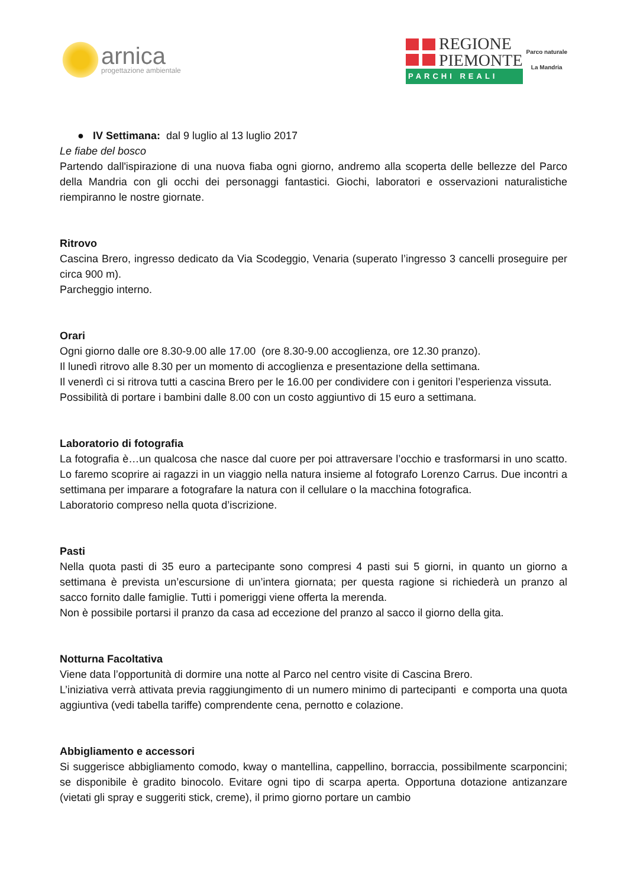arnica
progettazione ambientale
REGIONE
PIEMONTE
PARCHI REALI
Parco naturale
La Mandria
● IV Settimana: dal 9 luglio al 13 luglio 2017
Le fiabe del bosco
Partendo dall'ispirazione di una nuova fiaba ogni giorno, andremo alla scoperta delle bellezze del Parco della Mandria con gli occhi dei personaggi fantastici. Giochi, laboratori e osservazioni naturalistiche riempiranno le nostre giornate.
Ritrovo
Cascina Brero, ingresso dedicato da Via Scodeggio, Venaria (superato l’ingresso 3 cancelli proseguire per circa 900 m).
Parcheggio interno.
Orari
Ogni giorno dalle ore 8.30-9.00 alle 17.00 (ore 8.30-9.00 accoglienza, ore 12.30 pranzo).
Il lunedì ritrovo alle 8.30 per un momento di accoglienza e presentazione della settimana.
Il venerdì ci si ritrova tutti a cascina Brero per le 16.00 per condividere con i genitori l’esperienza vissuta.
Possibilità di portare i bambini dalle 8.00 con un costo aggiuntivo di 15 euro a settimana.
Laboratorio di fotografia
La fotografia è…un qualcosa che nasce dal cuore per poi attraversare l’occhio e trasformarsi in uno scatto. Lo faremo scoprire ai ragazzi in un viaggio nella natura insieme al fotografo Lorenzo Carrus. Due incontri a settimana per imparare a fotografare la natura con il cellulare o la macchina fotografica.
Laboratorio compreso nella quota d’iscrizione.
Pasti
Nella quota pasti di 35 euro a partecipante sono compresi 4 pasti sui 5 giorni, in quanto un giorno a settimana è prevista un’escursione di un’intera giornata; per questa ragione si richiederà un pranzo al sacco fornito dalle famiglie. Tutti i pomeriggi viene offerta la merenda.
Non è possibile portarsi il pranzo da casa ad eccezione del pranzo al sacco il giorno della gita.
Notturna Facoltativa
Viene data l’opportunità di dormire una notte al Parco nel centro visite di Cascina Brero.
L’iniziativa verrà attivata previa raggiungimento di un numero minimo di partecipanti e comporta una quota aggiuntiva (vedi tabella tariffe) comprendente cena, pernotto e colazione.
Abbigliamento e accessori
Si suggerisce abbigliamento comodo, kway o mantellina, cappellino, borraccia, possibilmente scarponcini; se disponibile è gradito binocolo. Evitare ogni tipo di scarpa aperta. Opportuna dotazione antizanzare (vietati gli spray e suggeriti stick, creme), il primo giorno portare un cambio